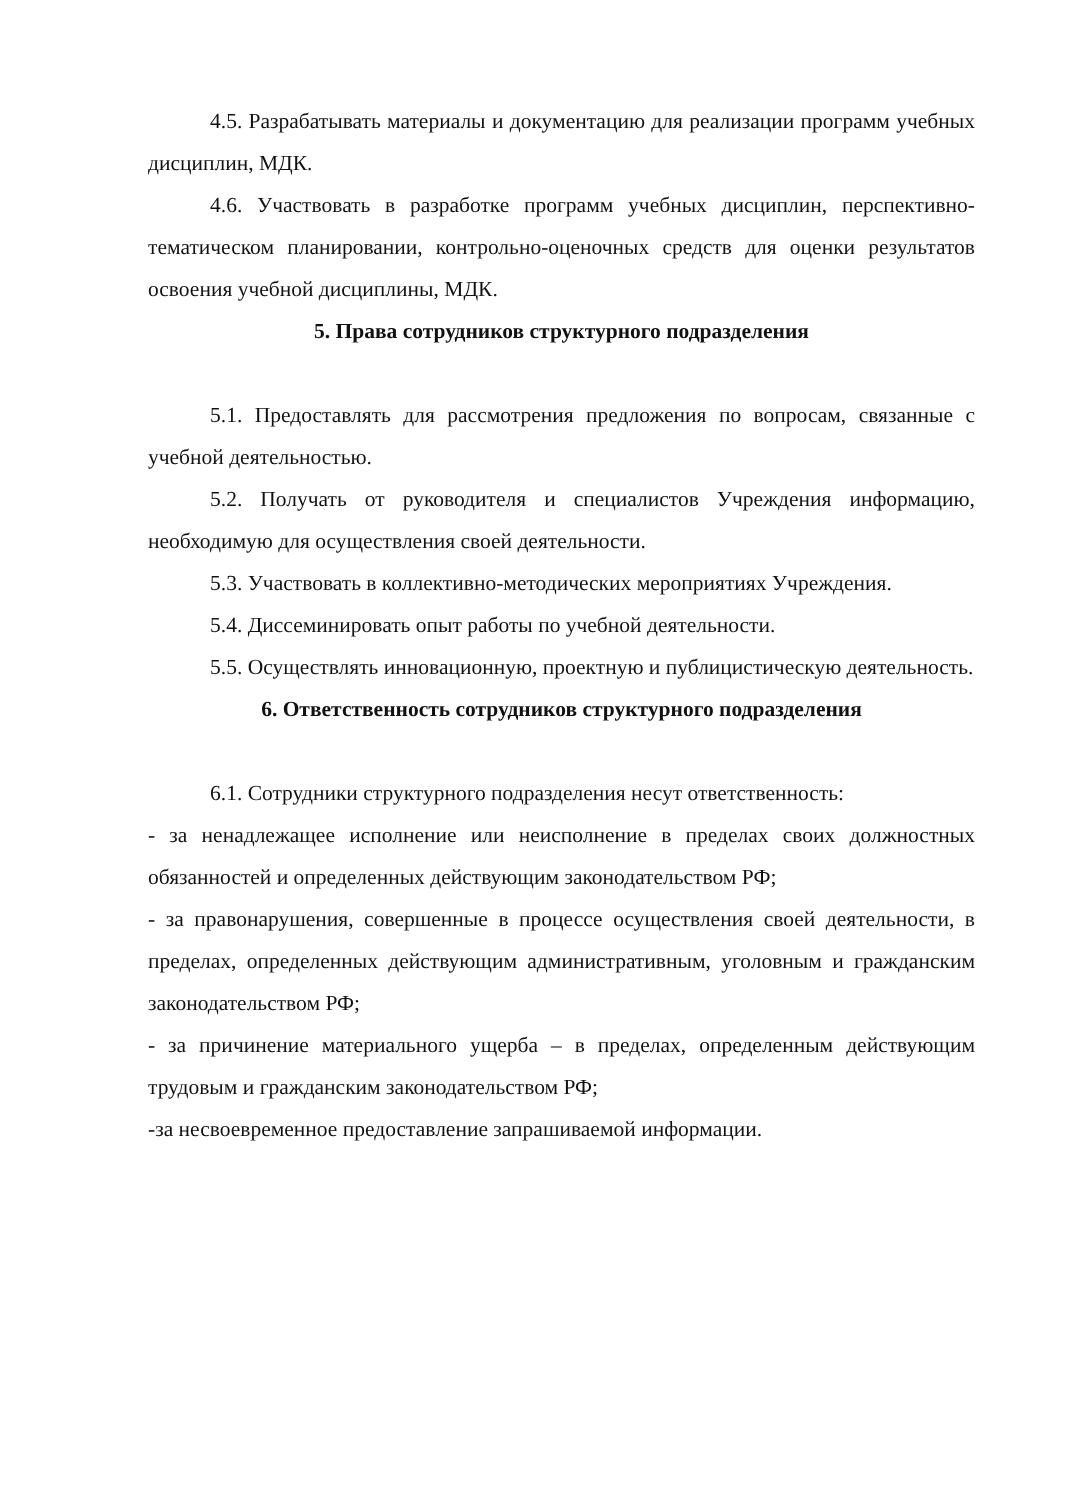4.5. Разрабатывать материалы и документацию для реализации программ учебных дисциплин, МДК.
4.6. Участвовать в разработке программ учебных дисциплин, перспективно-тематическом планировании, контрольно-оценочных средств для оценки результатов освоения учебной дисциплины, МДК.
5. Права сотрудников структурного подразделения
5.1. Предоставлять для рассмотрения предложения по вопросам, связанные с учебной деятельностью.
5.2. Получать от руководителя и специалистов Учреждения информацию, необходимую для осуществления своей деятельности.
5.3. Участвовать в коллективно-методических мероприятиях Учреждения.
5.4. Диссеминировать опыт работы по учебной деятельности.
5.5. Осуществлять инновационную, проектную и публицистическую деятельность.
6. Ответственность сотрудников структурного подразделения
6.1. Сотрудники структурного подразделения несут ответственность:
- за ненадлежащее исполнение или неисполнение в пределах своих должностных обязанностей и определенных действующим законодательством РФ;
- за правонарушения, совершенные в процессе осуществления своей деятельности, в пределах, определенных действующим административным, уголовным и гражданским законодательством РФ;
- за причинение материального ущерба – в пределах, определенным действующим трудовым и гражданским законодательством РФ;
-за несвоевременное предоставление запрашиваемой информации.